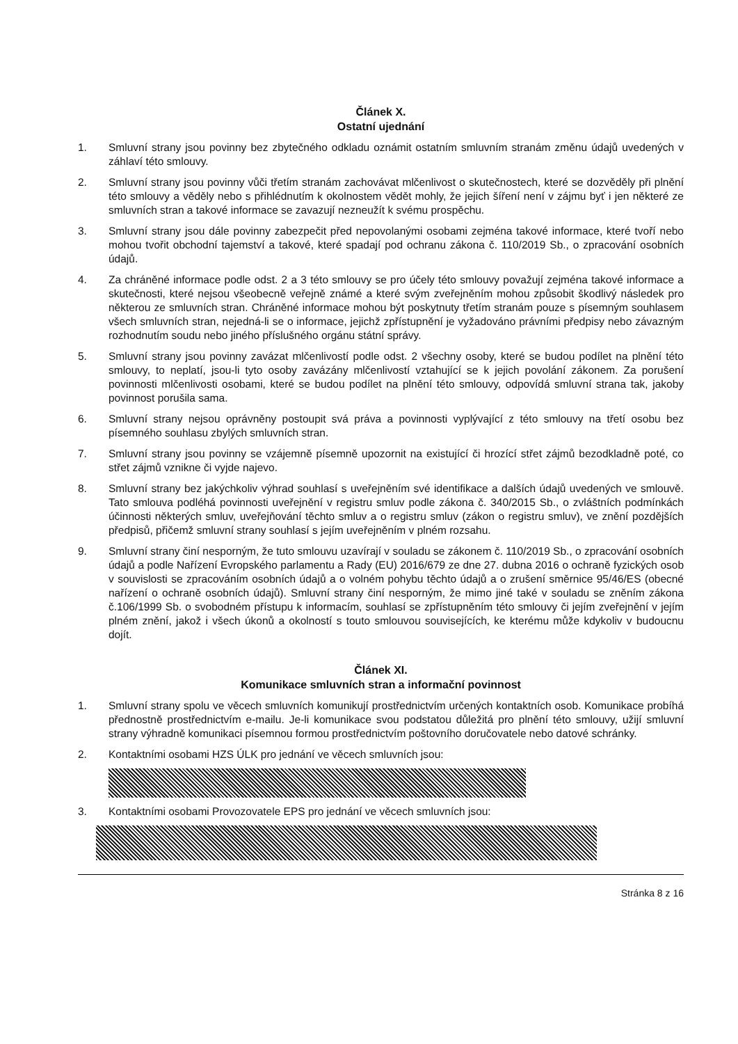Článek X.
Ostatní ujednání
1. Smluvní strany jsou povinny bez zbytečného odkladu oznámit ostatním smluvním stranám změnu údajů uvedených v záhlaví této smlouvy.
2. Smluvní strany jsou povinny vůči třetím stranám zachovávat mlčenlivost o skutečnostech, které se dozvěděly při plnění této smlouvy a věděly nebo s přihlédnutím k okolnostem vědět mohly, že jejich šíření není v zájmu byť i jen některé ze smluvních stran a takové informace se zavazují nezneužít k svému prospěchu.
3. Smluvní strany jsou dále povinny zabezpečit před nepovolanými osobami zejména takové informace, které tvoří nebo mohou tvořit obchodní tajemství a takové, které spadají pod ochranu zákona č. 110/2019 Sb., o zpracování osobních údajů.
4. Za chráněné informace podle odst. 2 a 3 této smlouvy se pro účely této smlouvy považují zejména takové informace a skutečnosti, které nejsou všeobecně veřejně známé a které svým zveřejněním mohou způsobit škodlivý následek pro některou ze smluvních stran. Chráněné informace mohou být poskytnuty třetím stranám pouze s písemným souhlasem všech smluvních stran, nejedná-li se o informace, jejichž zpřístupnění je vyžadováno právními předpisy nebo závazným rozhodnutím soudu nebo jiného příslušného orgánu státní správy.
5. Smluvní strany jsou povinny zavázat mlčenlivostí podle odst. 2 všechny osoby, které se budou podílet na plnění této smlouvy, to neplatí, jsou-li tyto osoby zavázány mlčenlivostí vztahující se k jejich povolání zákonem. Za porušení povinnosti mlčenlivosti osobami, které se budou podílet na plnění této smlouvy, odpovídá smluvní strana tak, jakoby povinnost porušila sama.
6. Smluvní strany nejsou oprávněny postoupit svá práva a povinnosti vyplývající z této smlouvy na třetí osobu bez písemného souhlasu zbylých smluvních stran.
7. Smluvní strany jsou povinny se vzájemně písemně upozornit na existující či hrozící střet zájmů bezodkladně poté, co střet zájmů vznikne či vyjde najevo.
8. Smluvní strany bez jakýchkoliv výhrad souhlasí s uveřejněním své identifikace a dalších údajů uvedených ve smlouvě. Tato smlouva podléhá povinnosti uveřejnění v registru smluv podle zákona č. 340/2015 Sb., o zvláštních podmínkách účinnosti některých smluv, uveřejňování těchto smluv a o registru smluv (zákon o registru smluv), ve znění pozdějších předpisů, přičemž smluvní strany souhlasí s jejím uveřejněním v plném rozsahu.
9. Smluvní strany činí nesporným, že tuto smlouvu uzavírají v souladu se zákonem č. 110/2019 Sb., o zpracování osobních údajů a podle Nařízení Evropského parlamentu a Rady (EU) 2016/679 ze dne 27. dubna 2016 o ochraně fyzických osob v souvislosti se zpracováním osobních údajů a o volném pohybu těchto údajů a o zrušení směrnice 95/46/ES (obecné nařízení o ochraně osobních údajů). Smluvní strany činí nesporným, že mimo jiné také v souladu se zněním zákona č.106/1999 Sb. o svobodném přístupu k informacím, souhlasí se zpřístupněním této smlouvy či jejím zveřejnění v jejím plném znění, jakož i všech úkonů a okolností s touto smlouvou souvisejících, ke kterému může kdykoliv v budoucnu dojít.
Článek XI.
Komunikace smluvních stran a informační povinnost
1. Smluvní strany spolu ve věcech smluvních komunikují prostřednictvím určených kontaktních osob. Komunikace probíhá přednostně prostřednictvím e-mailu. Je-li komunikace svou podstatou důležitá pro plnění této smlouvy, užijí smluvní strany výhradně komunikaci písemnou formou prostřednictvím poštovního doručovatele nebo datové schránky.
2. Kontaktními osobami HZS ÚLK pro jednání ve věcech smluvních jsou:
3. Kontaktními osobami Provozovatele EPS pro jednání ve věcech smluvních jsou:
Stránka 8 z 16